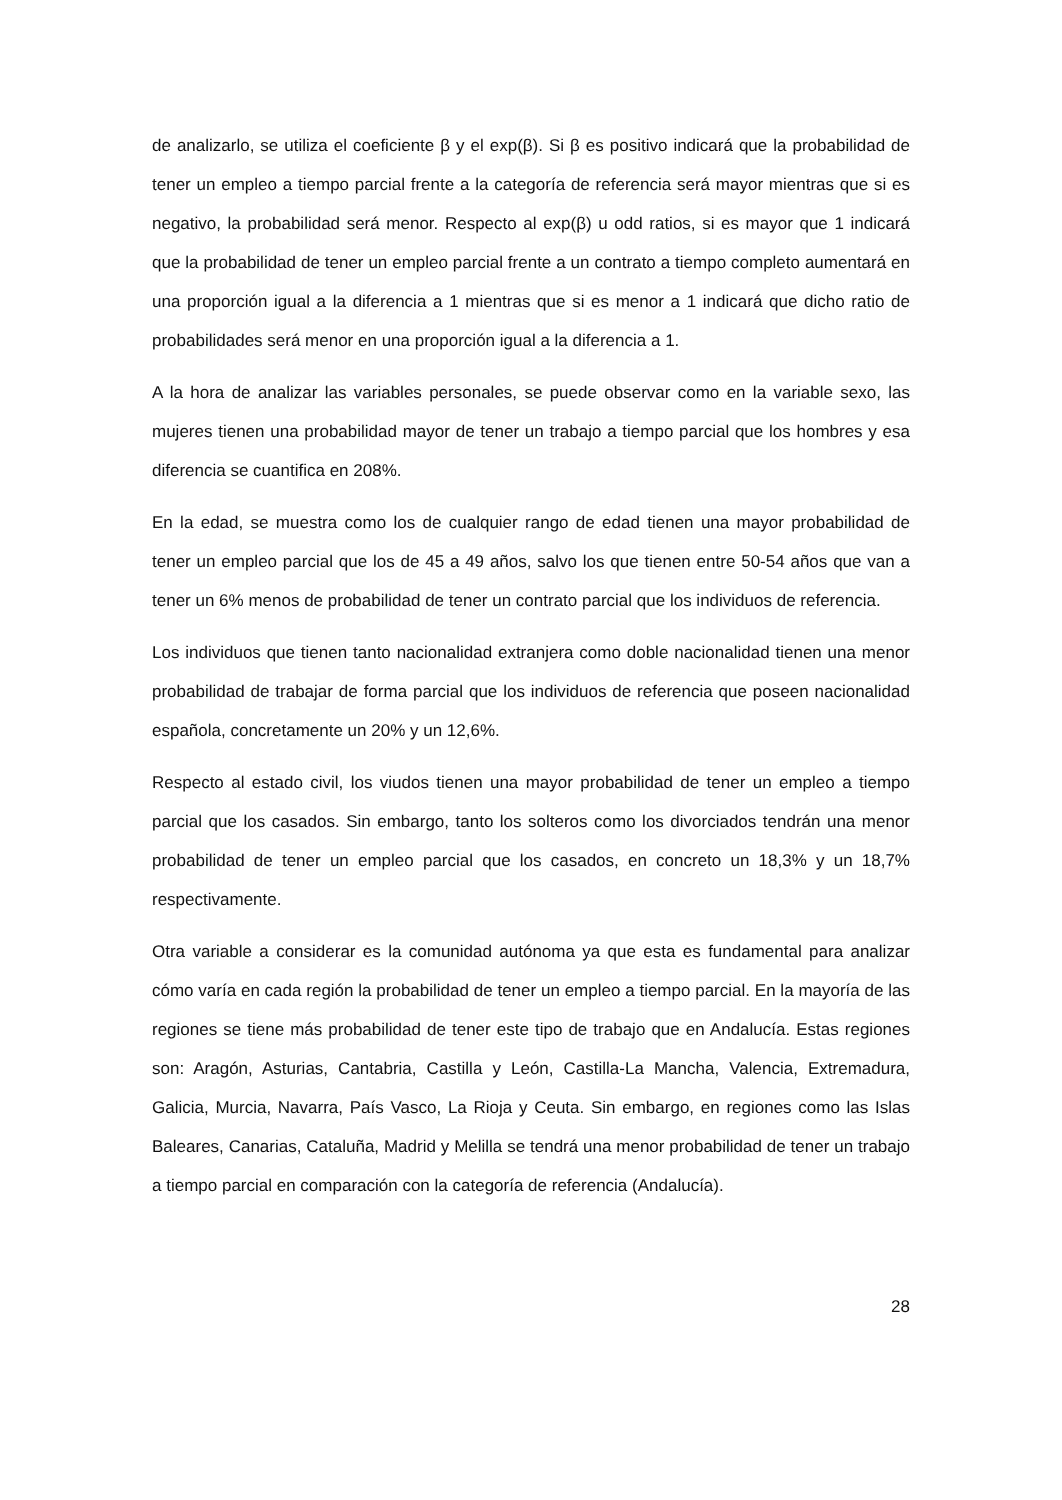de analizarlo, se utiliza el coeficiente β y el exp(β). Si β es positivo indicará que la probabilidad de tener un empleo a tiempo parcial frente a la categoría de referencia será mayor mientras que si es negativo, la probabilidad será menor. Respecto al exp(β) u odd ratios, si es mayor que 1 indicará que la probabilidad de tener un empleo parcial frente a un contrato a tiempo completo aumentará en una proporción igual a la diferencia a 1 mientras que si es menor a 1 indicará que dicho ratio de probabilidades será menor en una proporción igual a la diferencia a 1.
A la hora de analizar las variables personales, se puede observar como en la variable sexo, las mujeres tienen una probabilidad mayor de tener un trabajo a tiempo parcial que los hombres y esa diferencia se cuantifica en 208%.
En la edad, se muestra como los de cualquier rango de edad tienen una mayor probabilidad de tener un empleo parcial que los de 45 a 49 años, salvo los que tienen entre 50-54 años que van a tener un 6% menos de probabilidad de tener un contrato parcial que los individuos de referencia.
Los individuos que tienen tanto nacionalidad extranjera como doble nacionalidad tienen una menor probabilidad de trabajar de forma parcial que los individuos de referencia que poseen nacionalidad española, concretamente un 20% y un 12,6%.
Respecto al estado civil, los viudos tienen una mayor probabilidad de tener un empleo a tiempo parcial que los casados. Sin embargo, tanto los solteros como los divorciados tendrán una menor probabilidad de tener un empleo parcial que los casados, en concreto un 18,3% y un 18,7% respectivamente.
Otra variable a considerar es la comunidad autónoma ya que esta es fundamental para analizar cómo varía en cada región la probabilidad de tener un empleo a tiempo parcial. En la mayoría de las regiones se tiene más probabilidad de tener este tipo de trabajo que en Andalucía. Estas regiones son: Aragón, Asturias, Cantabria, Castilla y León, Castilla-La Mancha, Valencia, Extremadura, Galicia, Murcia, Navarra, País Vasco, La Rioja y Ceuta. Sin embargo, en regiones como las Islas Baleares, Canarias, Cataluña, Madrid y Melilla se tendrá una menor probabilidad de tener un trabajo a tiempo parcial en comparación con la categoría de referencia (Andalucía).
28